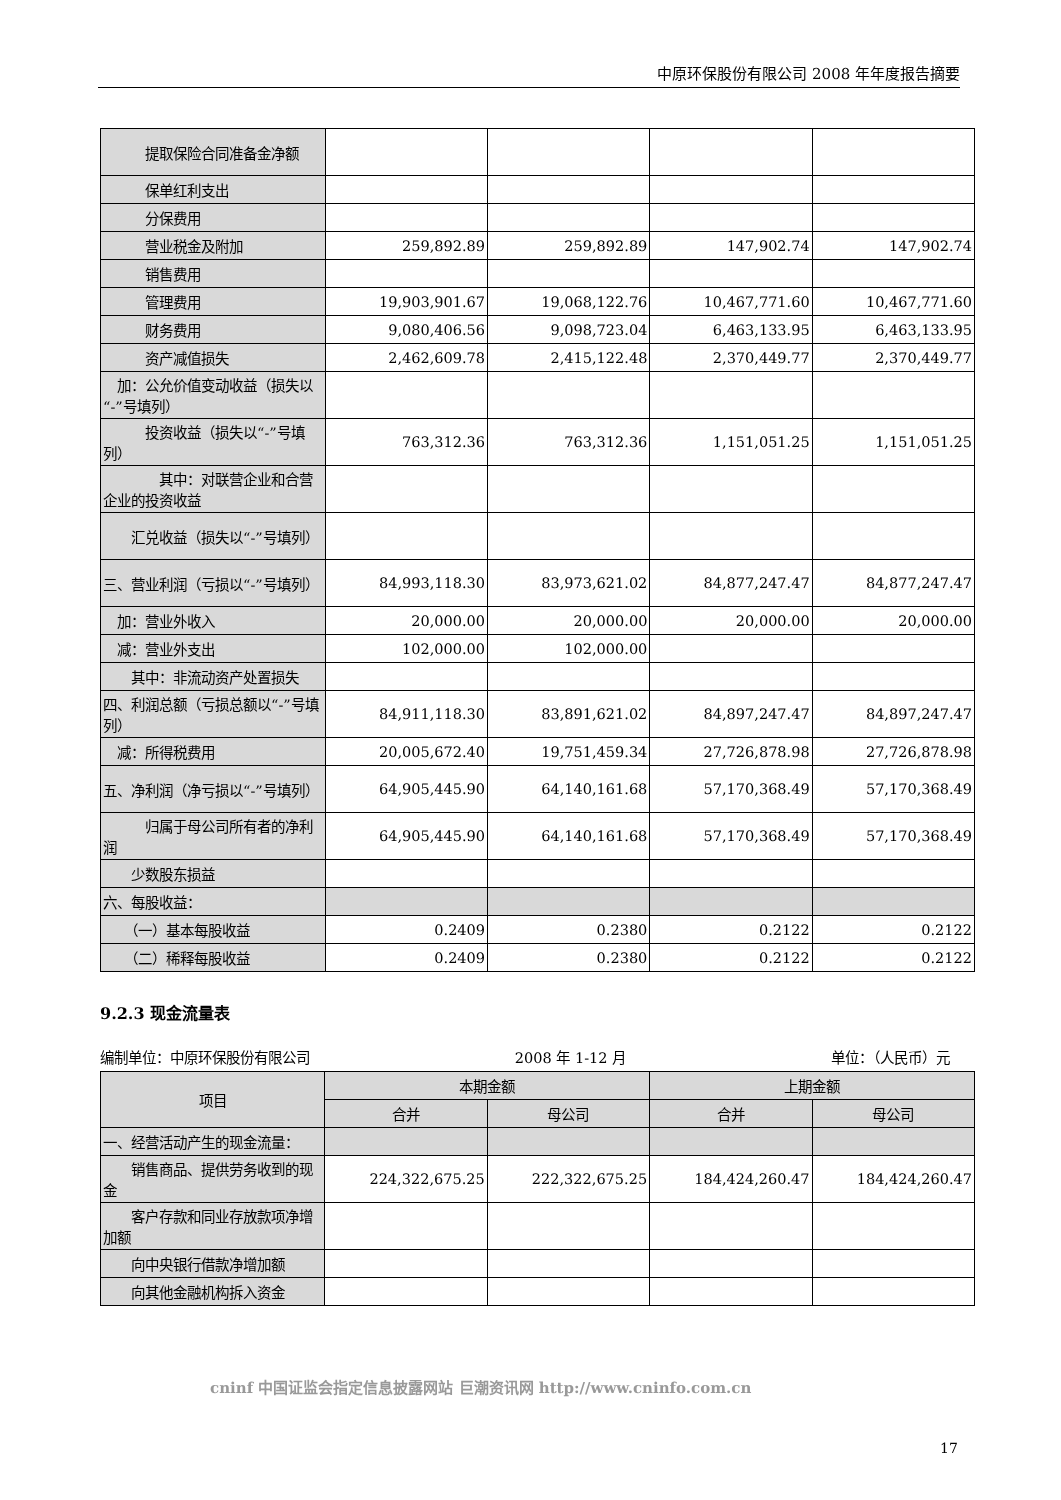中原环保股份有限公司 2008 年年度报告摘要
| 提取保险合同准备金净额 | | | | |
| 保单红利支出 | | | | |
| 分保费用 | | | | |
| 营业税金及附加 | 259,892.89 | 259,892.89 | 147,902.74 | 147,902.74 |
| 销售费用 | | | | |
| 管理费用 | 19,903,901.67 | 19,068,122.76 | 10,467,771.60 | 10,467,771.60 |
| 财务费用 | 9,080,406.56 | 9,098,723.04 | 6,463,133.95 | 6,463,133.95 |
| 资产减值损失 | 2,462,609.78 | 2,415,122.48 | 2,370,449.77 | 2,370,449.77 |
| 加：公允价值变动收益（损失以“-”号填列） | | | | |
| 投资收益（损失以“-”号填列） | 763,312.36 | 763,312.36 | 1,151,051.25 | 1,151,051.25 |
| 其中：对联营企业和合营企业的投资收益 | | | | |
| 汇兑收益（损失以“-”号填列） | | | | |
| 三、营业利润（亏损以“-”号填列） | 84,993,118.30 | 83,973,621.02 | 84,877,247.47 | 84,877,247.47 |
| 加：营业外收入 | 20,000.00 | 20,000.00 | 20,000.00 | 20,000.00 |
| 减：营业外支出 | 102,000.00 | 102,000.00 | | |
| 其中：非流动资产处置损失 | | | | |
| 四、利润总额（亏损总额以“-”号填列） | 84,911,118.30 | 83,891,621.02 | 84,897,247.47 | 84,897,247.47 |
| 减：所得税费用 | 20,005,672.40 | 19,751,459.34 | 27,726,878.98 | 27,726,878.98 |
| 五、净利润（净亏损以“-”号填列） | 64,905,445.90 | 64,140,161.68 | 57,170,368.49 | 57,170,368.49 |
| 归属于母公司所有者的净利润 | 64,905,445.90 | 64,140,161.68 | 57,170,368.49 | 57,170,368.49 |
| 少数股东损益 | | | | |
| 六、每股收益： | | | | |
| （一）基本每股收益 | 0.2409 | 0.2380 | 0.2122 | 0.2122 |
| （二）稀释每股收益 | 0.2409 | 0.2380 | 0.2122 | 0.2122 |
9.2.3 现金流量表
编制单位：中原环保股份有限公司 2008 年 1-12 月 单位：（人民币）元
| 项目 | 本期金额 | | 上期金额 | |
| --- | --- | --- | --- | --- |
| | 合并 | 母公司 | 合并 | 母公司 |
| 一、经营活动产生的现金流量： | | | | |
| 销售商品、提供劳务收到的现金 | 224,322,675.25 | 222,322,675.25 | 184,424,260.47 | 184,424,260.47 |
| 客户存款和同业存放款项净增加额 | | | | |
| 向中央银行借款净增加额 | | | | |
| 向其他金融机构拆入资金 | | | | |
cninf 中国证监会指定信息披露网站 巨潮资讯网 http://www.cninfo.com.cn
17